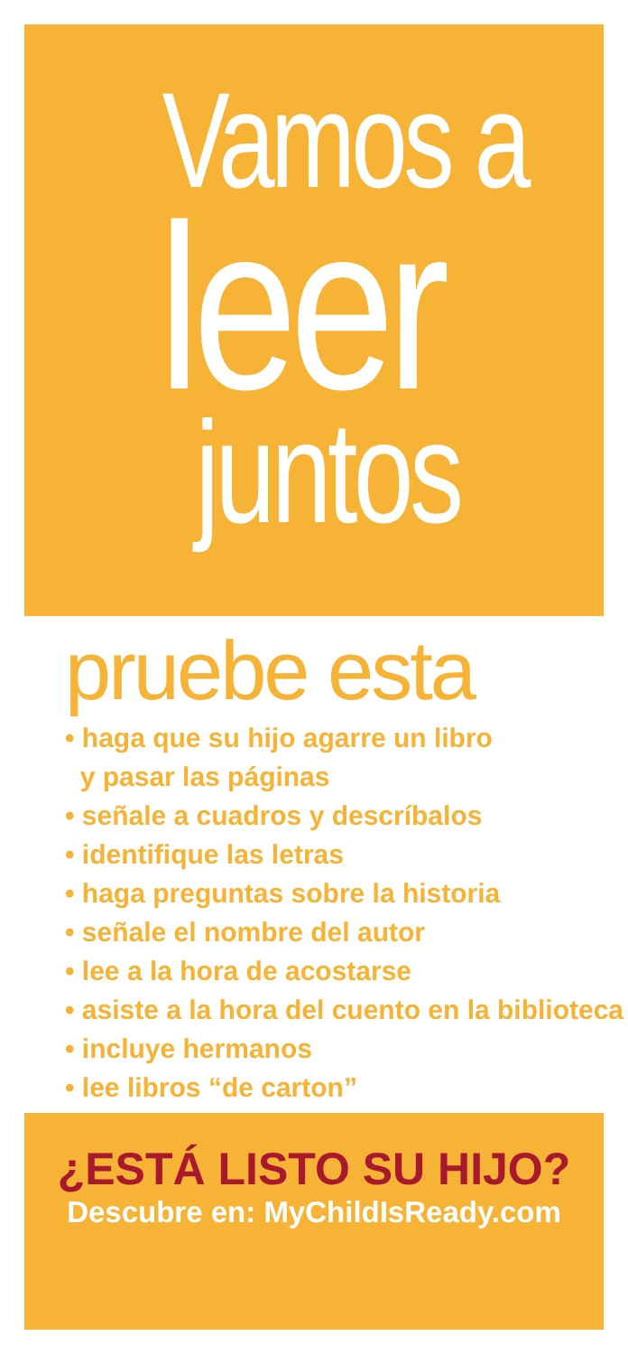Vamos a
leer
juntos
pruebe esta
• haga que su hijo agarre un libro
y pasar las páginas
• señale a cuadros y descríbalos
• identifique las letras
• haga preguntas sobre la historia
• señale el nombre del autor
• lee a la hora de acostarse
• asiste a la hora del cuento en la biblioteca
• incluye hermanos
• lee libros “de carton”
¿ESTÁ LISTO SU HIJO?
Descubre en: MyChildIsReady.com